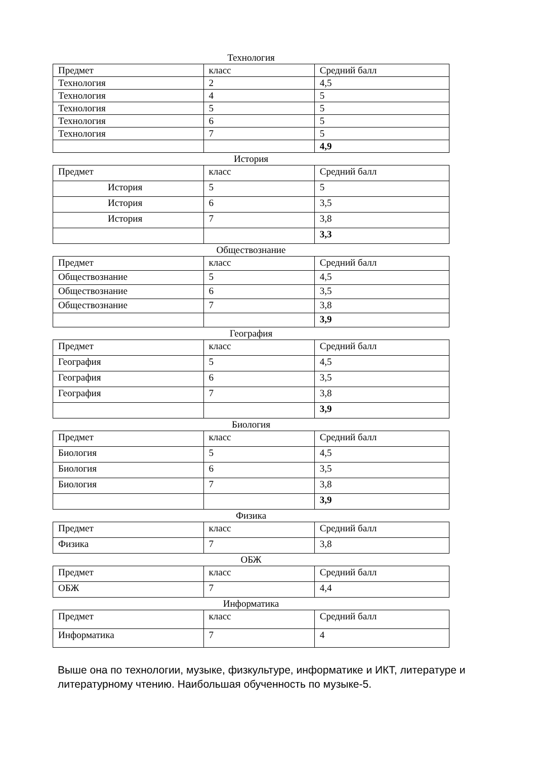Технология
| Предмет | класс | Средний балл |
| Технология | 2 | 4,5 |
| Технология | 4 | 5 |
| Технология | 5 | 5 |
| Технология | 6 | 5 |
| Технология | 7 | 5 |
| | | 4,9 |
История
| Предмет | класс | Средний балл |
| История | 5 | 5 |
| История | 6 | 3,5 |
| История | 7 | 3,8 |
| | | 3,3 |
Обществознание
| Предмет | класс | Средний балл |
| Обществознание | 5 | 4,5 |
| Обществознание | 6 | 3,5 |
| Обществознание | 7 | 3,8 |
| | | 3,9 |
География
| Предмет | класс | Средний балл |
| География | 5 | 4,5 |
| География | 6 | 3,5 |
| География | 7 | 3,8 |
| | | 3,9 |
Биология
| Предмет | класс | Средний балл |
| Биология | 5 | 4,5 |
| Биология | 6 | 3,5 |
| Биология | 7 | 3,8 |
| | | 3,9 |
Физика
| Предмет | класс | Средний балл |
| Физика | 7 | 3,8 |
ОБЖ
| Предмет | класс | Средний балл |
| ОБЖ | 7 | 4,4 |
Информатика
| Предмет | класс | Средний балл |
| Информатика | 7 | 4 |
Выше она по технологии, музыке, физкультуре, информатике и ИКТ, литературе и литературному чтению. Наибольшая обученность по музыке-5.